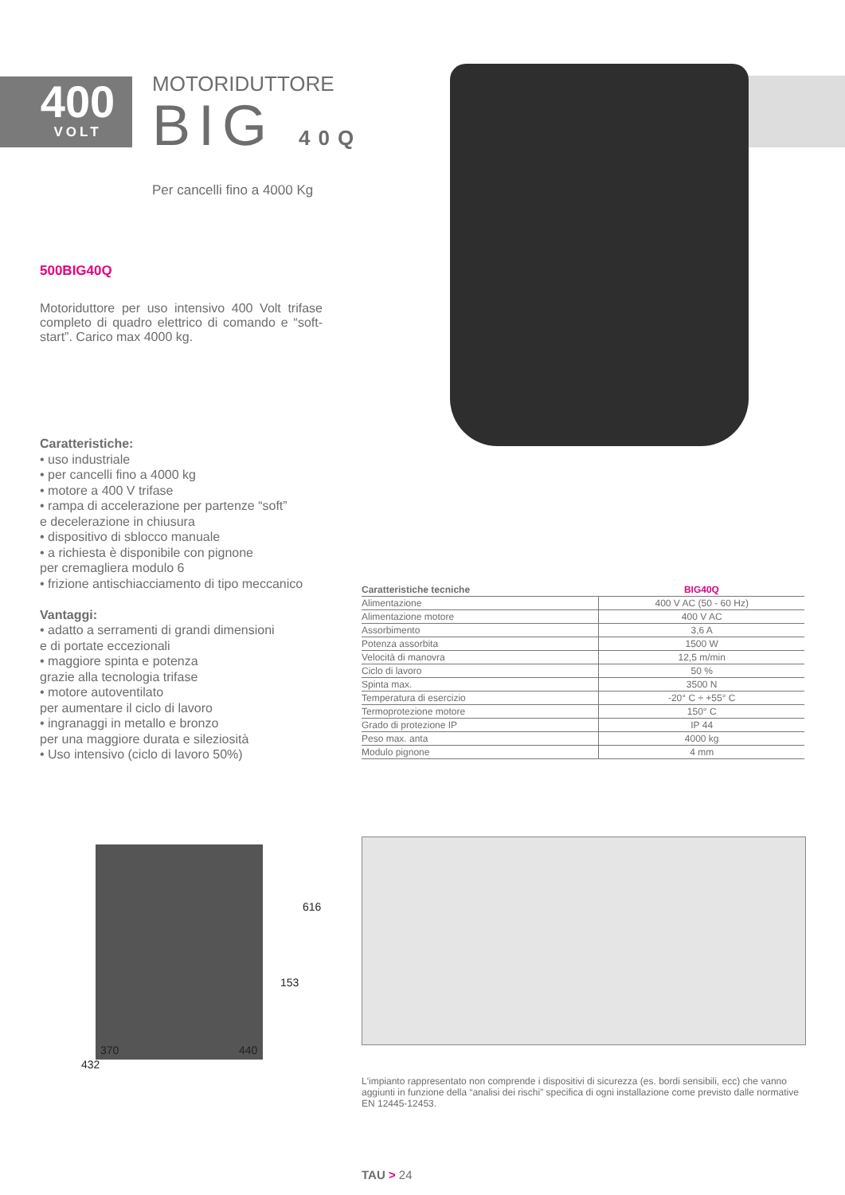400
VOLT
MOTORIDUTTORE
BIG 40Q
Per cancelli fino a 4000 Kg
500BIG40Q
Motoriduttore per uso intensivo 400 Volt trifase completo di quadro elettrico di comando e “soft-start”. Carico max 4000 kg.
Caratteristiche:
• uso industriale
• per cancelli fino a 4000 kg
• motore a 400 V trifase
• rampa di accelerazione per partenze “soft”
e decelerazione in chiusura
• dispositivo di sblocco manuale
• a richiesta è disponibile con pignone
per cremagliera modulo 6
• frizione antischiacciamento di tipo meccanico
Vantaggi:
• adatto a serramenti di grandi dimensioni
e di portate eccezionali
• maggiore spinta e potenza
grazie alla tecnologia trifase
• motore autoventilato
per aumentare il ciclo di lavoro
• ingranaggi in metallo e bronzo
per una maggiore durata e sileziosità
• Uso intensivo (ciclo di lavoro 50%)
| Caratteristiche tecniche | BIG40Q |
| --- | --- |
| Alimentazione | 400 V AC (50 - 60 Hz) |
| Alimentazione motore | 400 V AC |
| Assorbimento | 3,6 A |
| Potenza assorbita | 1500 W |
| Velocità di manovra | 12,5 m/min |
| Ciclo di lavoro | 50 % |
| Spinta max. | 3500 N |
| Temperatura di esercizio | -20° C ÷ +55° C |
| Termoprotezione motore | 150° C |
| Grado di protezione IP | IP 44 |
| Peso max. anta | 4000 kg |
| Modulo pignone | 4 mm |
616
153
370 440
432
L'impianto rappresentato non comprende i dispositivi di sicurezza (es. bordi sensibili, ecc) che vanno aggiunti in funzione della “analisi dei rischi” specifica di ogni installazione come previsto dalle normative EN 12445-12453.
TAU > 24